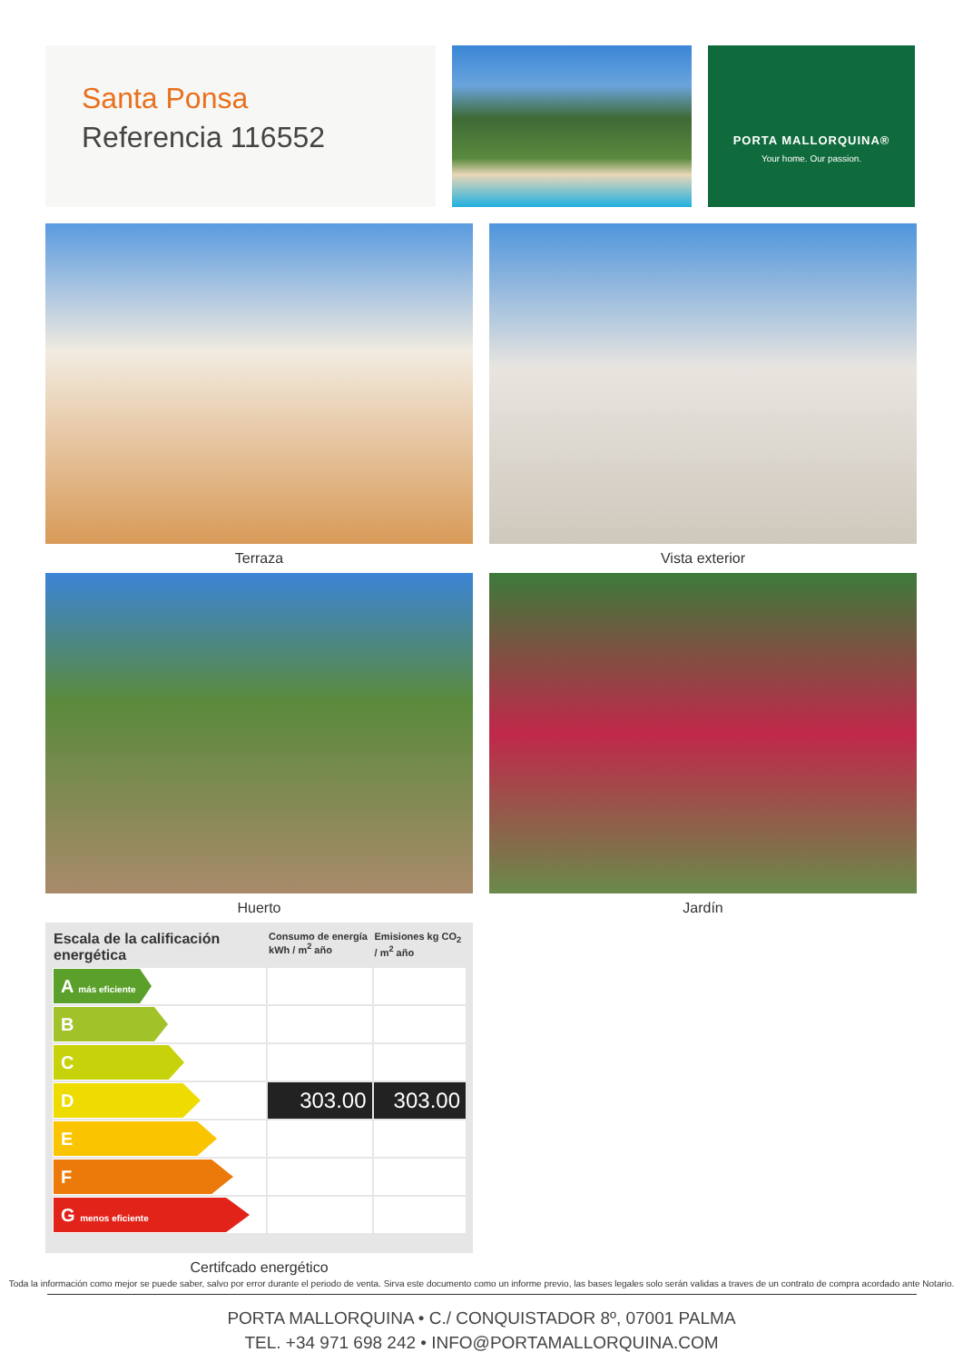Santa Ponsa
Referencia 116552
PORTA MALLORQUINA®
Your home. Our passion.
Terraza
Vista exterior
Huerto
Jardín
| Escala de la calificación energética | Consumo de energía kWh / m<sup>2</sup> año | Emisiones kg CO<sub>2</sub> / m<sup>2</sup> año |
| --- | --- | --- |
| A más eficiente | | |
| B | | |
| C | | |
| D | 303.00 | 303.00 |
| E | | |
| F | | |
| G menos eficiente | | |
Certifcado energético
Toda la información como mejor se puede saber, salvo por error durante el periodo de venta. Sirva este documento como un informe previo, las bases legales solo serán validas a traves de un contrato de compra acordado ante Notario.
PORTA MALLORQUINA • C./ CONQUISTADOR 8º, 07001 PALMA
TEL. +34 971 698 242 • INFO@PORTAMALLORQUINA.COM